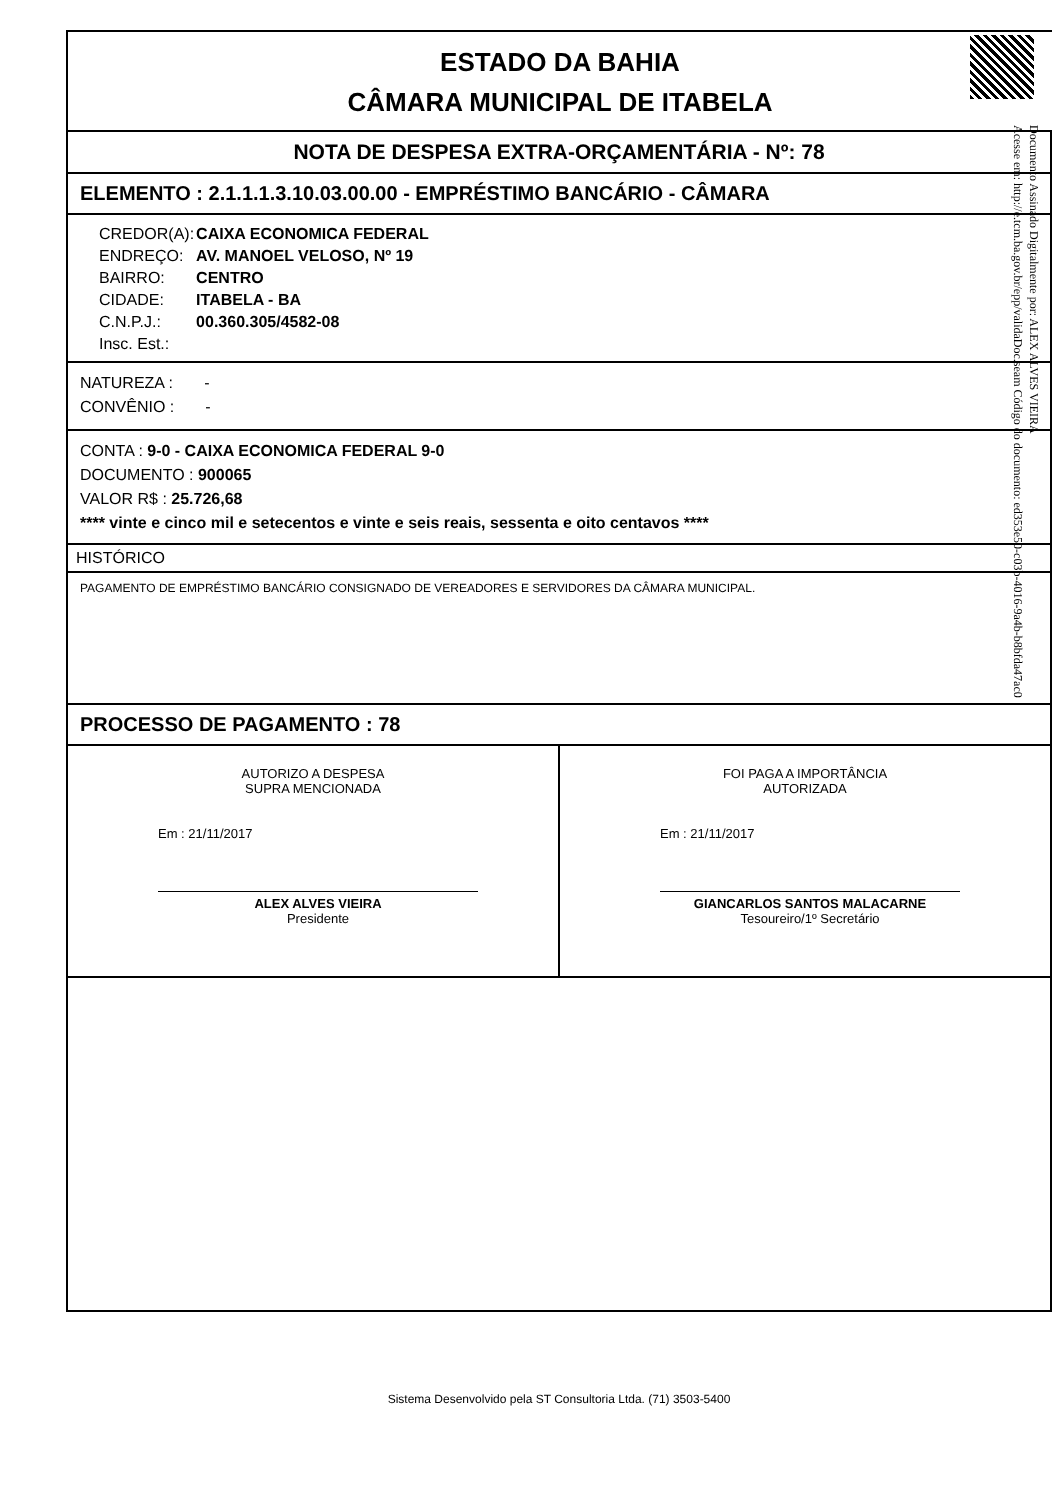Documento Assinado Digitalmente por: ALEX ALVES VIEIRA
Acesse em: http://e.tcm.ba.gov.br/epp/validaDoc.seam Código do documento: ed353e50-c03b-4016-9a4b-b8bfda47ac0
ESTADO DA BAHIA
CÂMARA MUNICIPAL DE ITABELA
NOTA DE DESPESA EXTRA-ORÇAMENTÁRIA - Nº: 78
ELEMENTO : 2.1.1.1.3.10.03.00.00 - EMPRÉSTIMO BANCÁRIO - CÂMARA
| CREDOR(A): | CAIXA ECONOMICA FEDERAL |
| ENDREÇO: | AV. MANOEL VELOSO, Nº 19 |
| BAIRRO: | CENTRO |
| CIDADE: | ITABELA - BA |
| C.N.P.J.: | 00.360.305/4582-08 |
| Insc. Est.: | |
NATUREZA : -
CONVÊNIO : -
CONTA : 9-0 - CAIXA ECONOMICA FEDERAL 9-0
DOCUMENTO : 900065
VALOR R$ : 25.726,68
**** vinte e cinco mil e setecentos e vinte e seis reais, sessenta e oito centavos ****
HISTÓRICO
PAGAMENTO DE EMPRÉSTIMO BANCÁRIO CONSIGNADO DE VEREADORES E SERVIDORES DA CÂMARA MUNICIPAL.
PROCESSO DE PAGAMENTO : 78
AUTORIZO A DESPESA
SUPRA MENCIONADA
Em : 21/11/2017
ALEX ALVES VIEIRA
Presidente
FOI PAGA A IMPORTÂNCIA
AUTORIZADA
Em : 21/11/2017
GIANCARLOS SANTOS MALACARNE
Tesoureiro/1º Secretário
Sistema Desenvolvido pela ST Consultoria Ltda. (71) 3503-5400